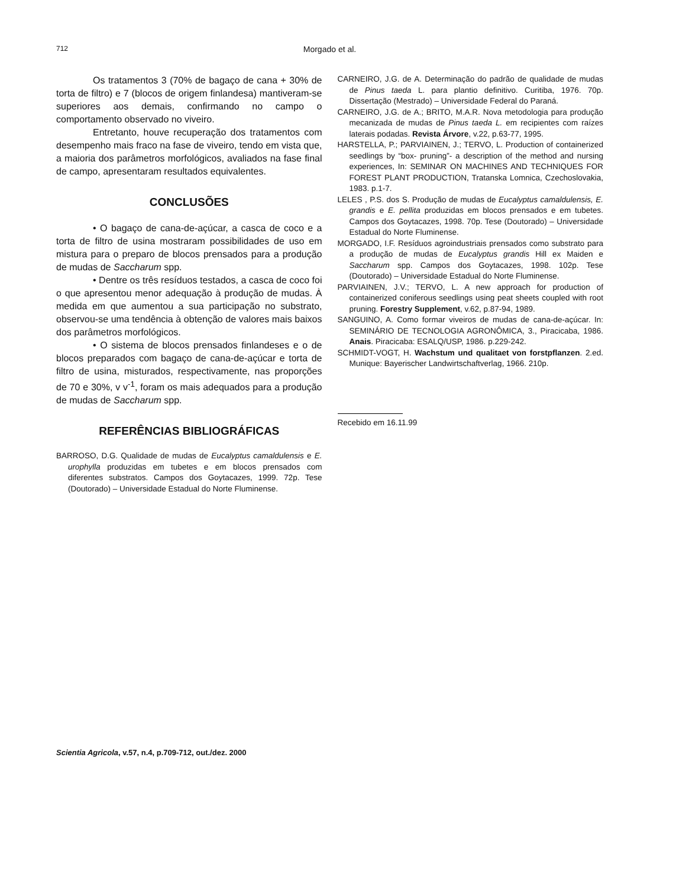712
Morgado et al.
Os tratamentos 3 (70% de bagaço de cana + 30% de torta de filtro) e 7 (blocos de origem finlandesa) mantiveram-se superiores aos demais, confirmando no campo o comportamento observado no viveiro.
Entretanto, houve recuperação dos tratamentos com desempenho mais fraco na fase de viveiro, tendo em vista que, a maioria dos parâmetros morfológicos, avaliados na fase final de campo, apresentaram resultados equivalentes.
CONCLUSÕES
• O bagaço de cana-de-açúcar, a casca de coco e a torta de filtro de usina mostraram possibilidades de uso em mistura para o preparo de blocos prensados para a produção de mudas de Saccharum spp.
• Dentre os três resíduos testados, a casca de coco foi o que apresentou menor adequação à produção de mudas. À medida em que aumentou a sua participação no substrato, observou-se uma tendência à obtenção de valores mais baixos dos parâmetros morfológicos.
• O sistema de blocos prensados finlandeses e o de blocos preparados com bagaço de cana-de-açúcar e torta de filtro de usina, misturados, respectivamente, nas proporções de 70 e 30%, v v<sup>-1</sup>, foram os mais adequados para a produção de mudas de Saccharum spp.
REFERÊNCIAS BIBLIOGRÁFICAS
BARROSO, D.G. Qualidade de mudas de Eucalyptus camaldulensis e E. urophylla produzidas em tubetes e em blocos prensados com diferentes substratos. Campos dos Goytacazes, 1999. 72p. Tese (Doutorado) – Universidade Estadual do Norte Fluminense.
CARNEIRO, J.G. de A. Determinação do padrão de qualidade de mudas de Pinus taeda L. para plantio definitivo. Curitiba, 1976. 70p. Dissertação (Mestrado) – Universidade Federal do Paraná.
CARNEIRO, J.G. de A.; BRITO, M.A.R. Nova metodologia para produção mecanizada de mudas de Pinus taeda L. em recipientes com raízes laterais podadas. Revista Árvore, v.22, p.63-77, 1995.
HARSTELLA, P.; PARVIAINEN, J.; TERVO, L. Production of containerized seedlings by “box- pruning”- a description of the method and nursing experiences, In: SEMINAR ON MACHINES AND TECHNIQUES FOR FOREST PLANT PRODUCTION, Tratanska Lomnica, Czechoslovakia, 1983. p.1-7.
LELES , P.S. dos S. Produção de mudas de Eucalyptus camaldulensis, E. grandis e E. pellita produzidas em blocos prensados e em tubetes. Campos dos Goytacazes, 1998. 70p. Tese (Doutorado) – Universidade Estadual do Norte Fluminense.
MORGADO, I.F. Resíduos agroindustriais prensados como substrato para a produção de mudas de Eucalyptus grandis Hill ex Maiden e Saccharum spp. Campos dos Goytacazes, 1998. 102p. Tese (Doutorado) – Universidade Estadual do Norte Fluminense.
PARVIAINEN, J.V.; TERVO, L. A new approach for production of containerized coniferous seedlings using peat sheets coupled with root pruning. Forestry Supplement, v.62, p.87-94, 1989.
SANGUINO, A. Como formar viveiros de mudas de cana-de-açúcar. In: SEMINÁRIO DE TECNOLOGIA AGRONÔMICA, 3., Piracicaba, 1986. Anais. Piracicaba: ESALQ/USP, 1986. p.229-242.
SCHMIDT-VOGT, H. Wachstum und qualitaet von forstpflanzen. 2.ed. Munique: Bayerischer Landwirtschaftverlag, 1966. 210p.
Recebido em 16.11.99
Scientia Agricola, v.57, n.4, p.709-712, out./dez. 2000